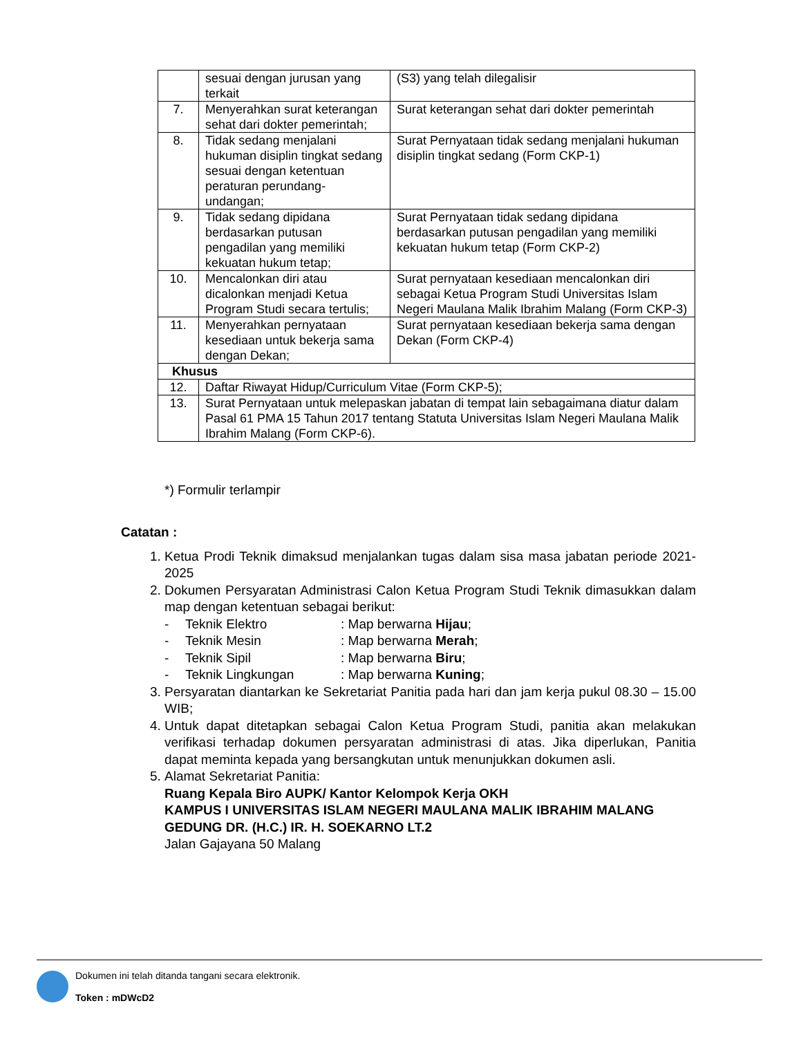| | sesuai dengan jurusan yang terkait | (S3) yang telah dilegalisir |
| 7. | Menyerahkan surat keterangan sehat dari dokter pemerintah; | Surat keterangan sehat dari dokter pemerintah |
| 8. | Tidak sedang menjalani hukuman disiplin tingkat sedang sesuai dengan ketentuan peraturan perundang-undangan; | Surat Pernyataan tidak sedang menjalani hukuman disiplin tingkat sedang (Form CKP-1) |
| 9. | Tidak sedang dipidana berdasarkan putusan pengadilan yang memiliki kekuatan hukum tetap; | Surat Pernyataan tidak sedang dipidana berdasarkan putusan pengadilan yang memiliki kekuatan hukum tetap (Form CKP-2) |
| 10. | Mencalonkan diri atau dicalonkan menjadi Ketua Program Studi secara tertulis; | Surat pernyataan kesediaan mencalonkan diri sebagai Ketua Program Studi Universitas Islam Negeri Maulana Malik Ibrahim Malang (Form CKP-3) |
| 11. | Menyerahkan pernyataan kesediaan untuk bekerja sama dengan Dekan; | Surat pernyataan kesediaan bekerja sama dengan Dekan (Form CKP-4) |
| Khusus | | |
| 12. | Daftar Riwayat Hidup/Curriculum Vitae (Form CKP-5); | |
| 13. | Surat Pernyataan untuk melepaskan jabatan di tempat lain sebagaimana diatur dalam Pasal 61 PMA 15 Tahun 2017 tentang Statuta Universitas Islam Negeri Maulana Malik Ibrahim Malang (Form CKP-6). | |
*) Formulir terlampir
Catatan :
1. Ketua Prodi Teknik dimaksud menjalankan tugas dalam sisa masa jabatan periode 2021-2025
2. Dokumen Persyaratan Administrasi Calon Ketua Program Studi Teknik dimasukkan dalam map dengan ketentuan sebagai berikut:
- Teknik Elektro: Map berwarna Hijau;
- Teknik Mesin: Map berwarna Merah;
- Teknik Sipil: Map berwarna Biru;
- Teknik Lingkungan: Map berwarna Kuning;
3. Persyaratan diantarkan ke Sekretariat Panitia pada hari dan jam kerja pukul 08.30 – 15.00 WIB;
4. Untuk dapat ditetapkan sebagai Calon Ketua Program Studi, panitia akan melakukan verifikasi terhadap dokumen persyaratan administrasi di atas. Jika diperlukan, Panitia dapat meminta kepada yang bersangkutan untuk menunjukkan dokumen asli.
5. Alamat Sekretariat Panitia:
Ruang Kepala Biro AUPK/ Kantor Kelompok Kerja OKH
KAMPUS I UNIVERSITAS ISLAM NEGERI MAULANA MALIK IBRAHIM MALANG
GEDUNG DR. (H.C.) IR. H. SOEKARNO LT.2
Jalan Gajayana 50 Malang
Dokumen ini telah ditanda tangani secara elektronik.
Token : mDWcD2